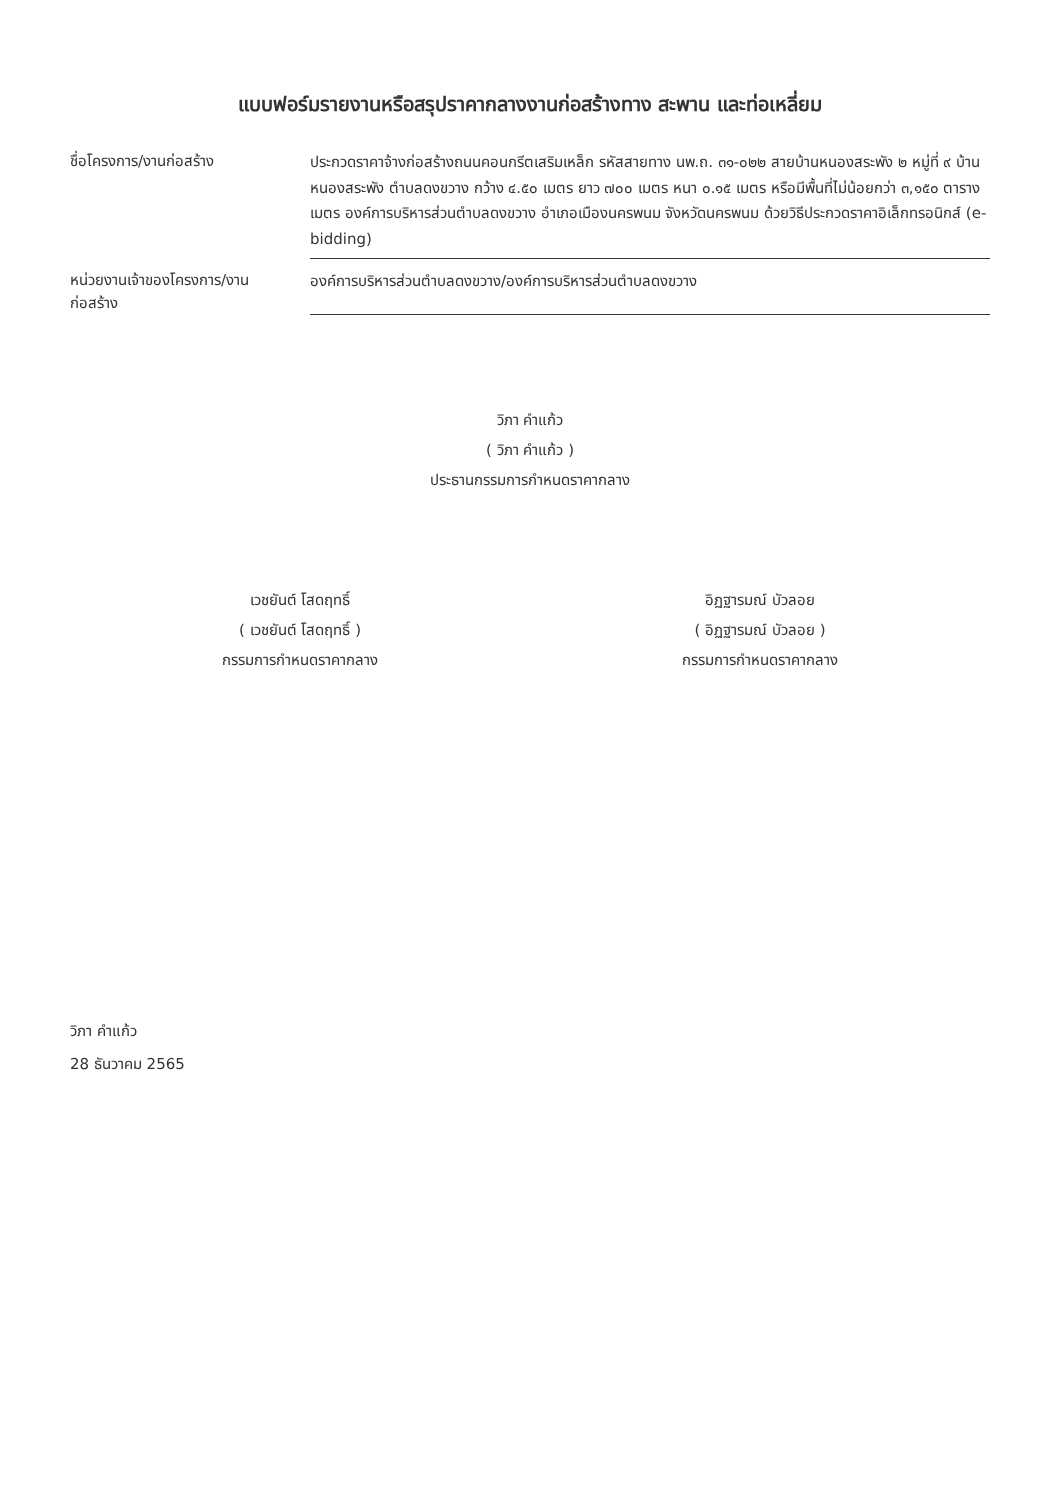แบบฟอร์มรายงานหรือสรุปราคากลางงานก่อสร้างทาง สะพาน และท่อเหลี่ยม
ชื่อโครงการ/งานก่อสร้าง
ประกวดราคาจ้างก่อสร้างถนนคอนกรีตเสริมเหล็ก รหัสสายทาง นพ.ถ. ๓๑-๐๒๒ สายบ้านหนองสระพัง ๒ หมู่ที่ ๙ บ้านหนองสระพัง ตำบลดงขวาง กว้าง ๔.๕๐ เมตร ยาว ๗๐๐ เมตร หนา ๐.๑๕ เมตร หรือมีพื้นที่ไม่น้อยกว่า ๓,๑๕๐ ตารางเมตร องค์การบริหารส่วนตำบลดงขวาง อำเภอเมืองนครพนม จังหวัดนครพนม ด้วยวิธีประกวดราคาอิเล็กทรอนิกส์ (e-bidding)
หน่วยงานเจ้าของโครงการ/งานก่อสร้าง
องค์การบริหารส่วนตำบลดงขวาง/องค์การบริหารส่วนตำบลดงขวาง
วิภา คำแก้ว
( วิภา คำแก้ว )
ประธานกรรมการกำหนดราคากลาง
เวชยันต์ โสดฤทธิ์
( เวชยันต์ โสดฤทธิ์ )
กรรมการกำหนดราคากลาง
อิฏฐารมณ์ บัวลอย
( อิฏฐารมณ์ บัวลอย )
กรรมการกำหนดราคากลาง
วิภา คำแก้ว
28 ธันวาคม 2565